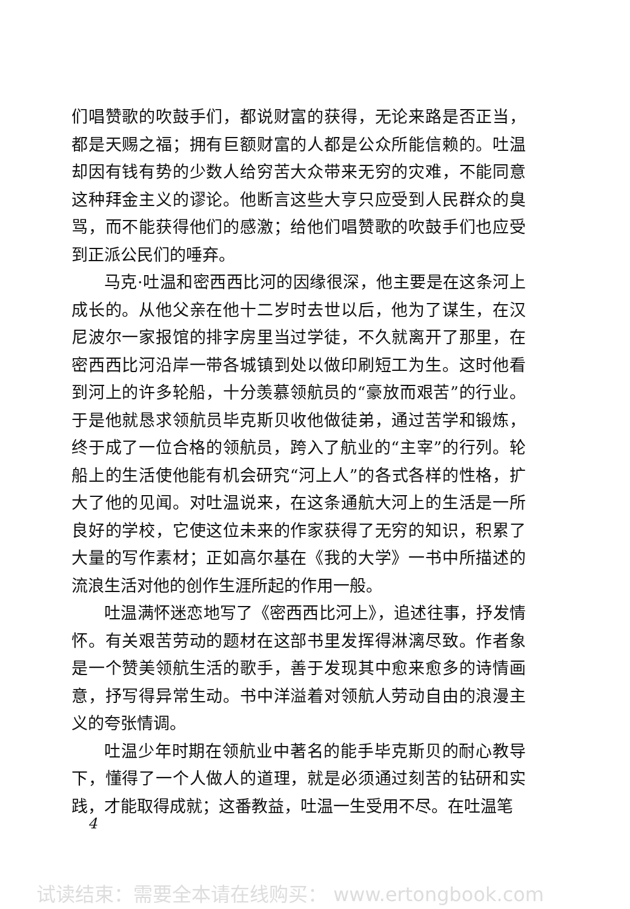们唱赞歌的吹鼓手们，都说财富的获得，无论来路是否正当，都是天赐之福；拥有巨额财富的人都是公众所能信赖的。吐温却因有钱有势的少数人给穷苦大众带来无穷的灾难，不能同意这种拜金主义的谬论。他断言这些大亨只应受到人民群众的臭骂，而不能获得他们的感激；给他们唱赞歌的吹鼓手们也应受到正派公民们的唾弃。
马克·吐温和密西西比河的因缘很深，他主要是在这条河上成长的。从他父亲在他十二岁时去世以后，他为了谋生，在汉尼波尔一家报馆的排字房里当过学徒，不久就离开了那里，在密西西比河沿岸一带各城镇到处以做印刷短工为生。这时他看到河上的许多轮船，十分羡慕领航员的“豪放而艰苦”的行业。于是他就恳求领航员毕克斯贝收他做徒弟，通过苦学和锻炼，终于成了一位合格的领航员，跨入了航业的“主宰”的行列。轮船上的生活使他能有机会研究“河上人”的各式各样的性格，扩大了他的见闻。对吐温说来，在这条通航大河上的生活是一所良好的学校，它使这位未来的作家获得了无穷的知识，积累了大量的写作素材；正如高尔基在《我的大学》一书中所描述的流浪生活对他的创作生涯所起的作用一般。
吐温满怀迷恋地写了《密西西比河上》，追述往事，抒发情怀。有关艰苦劳动的题材在这部书里发挥得淋漓尽致。作者象是一个赞美领航生活的歌手，善于发现其中愈来愈多的诗情画意，抒写得异常生动。书中洋溢着对领航人劳动自由的浪漫主义的夸张情调。
吐温少年时期在领航业中著名的能手毕克斯贝的耐心教导下，懂得了一个人做人的道理，就是必须通过刻苦的钻研和实践，才能取得成就；这番教益，吐温一生受用不尽。在吐温笔
4
试读结束：需要全本请在线购买： www.ertongbook.com